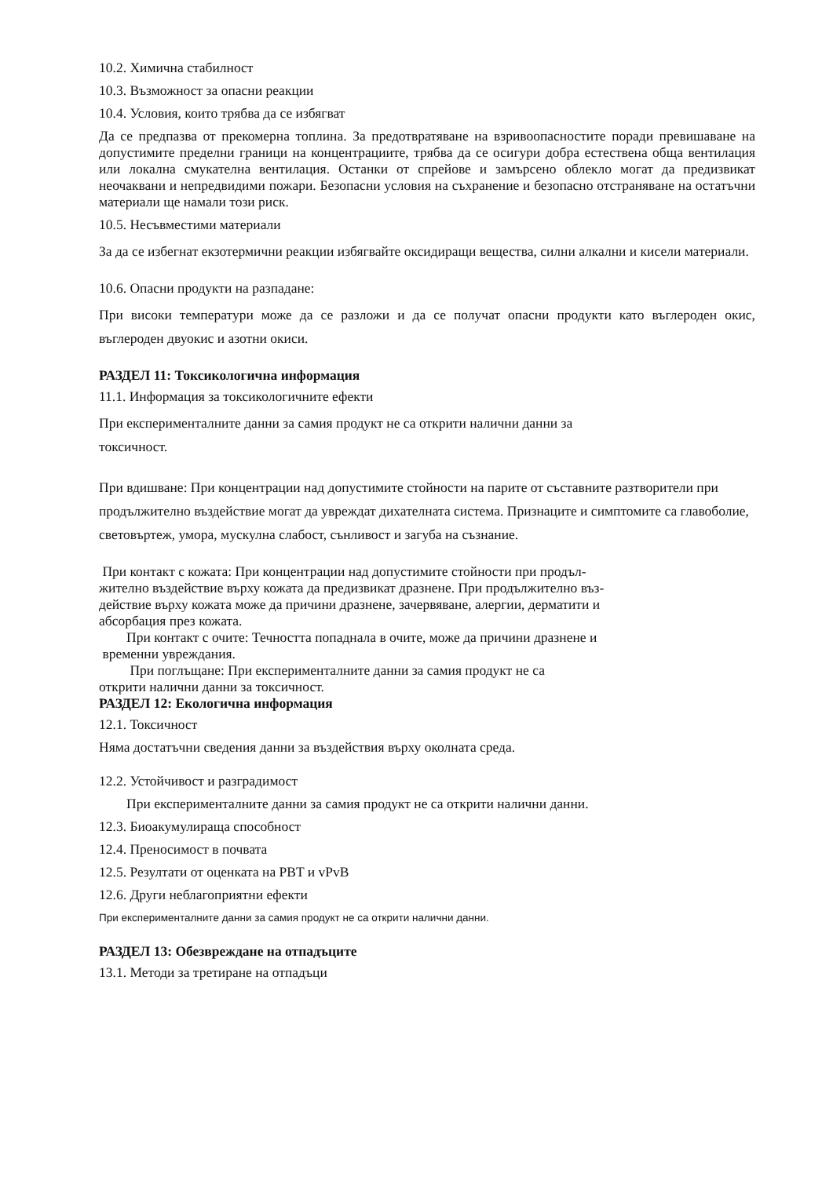10.2. Химична стабилност
10.3. Възможност за опасни реакции
10.4. Условия, които трябва да се избягват
Да се предпазва от прекомерна топлина. За предотвратяване на взривоопасностите поради превишаване на допустимите пределни граници на концентрациите, трябва да се осигури добра естествена обща вентилация или локална смукателна вентилация. Останки от спрейове и замърсено облекло могат да предизвикат неочаквани и непредвидими пожари. Безопасни условия на съхранение и безопасно отстраняване на остатъчни материали ще намали този риск.
10.5. Несъвместими материали
За да се избегнат екзотермични реакции избягвайте оксидиращи вещества, силни алкални и кисели материали.
10.6. Опасни продукти на разпадане:
При високи температури може да се разложи и да се получат опасни продукти като въглероден окис, въглероден двуокис и азотни окиси.
РАЗДЕЛ 11: Токсикологична информация
11.1. Информация за токсикологичните ефекти
При експерименталните данни за самия продукт не са открити налични данни за
токсичност.
При вдишване: При концентрации над допустимите стойности на парите от съставните разтворители при продължително въздействие могат да увреждат дихателната система. Признаците и симптомите са главоболие, световъртеж, умора, мускулна слабост, сънливост и загуба на съзнание.
При контакт с кожата: При концентрации над допустимите стойности при продъл-
жително въздействие върху кожата да предизвикат дразнене. При продължително въз-
действие върху кожата може да причини дразнене, зачервяване, алергии, дерматити и
абсорбация през кожата.
При контакт с очите: Течността попаднала в очите, може да причини дразнене и
временни увреждания.
При поглъщане: При експерименталните данни за самия продукт не са
открити налични данни за токсичност.
РАЗДЕЛ 12: Екологична информация
12.1. Токсичност
Няма достатъчни сведения данни за въздействия върху околната среда.
12.2. Устойчивост и разградимост
При експерименталните данни за самия продукт не са открити налични данни.
12.3. Биоакумулираща способност
12.4. Преносимост в почвата
12.5. Резултати от оценката на PBT и vPvB
12.6. Други неблагоприятни ефекти
При експерименталните данни за самия продукт не са открити налични данни.
РАЗДЕЛ 13: Обезвреждане на отпадъците
13.1. Методи за третиране на отпадъци